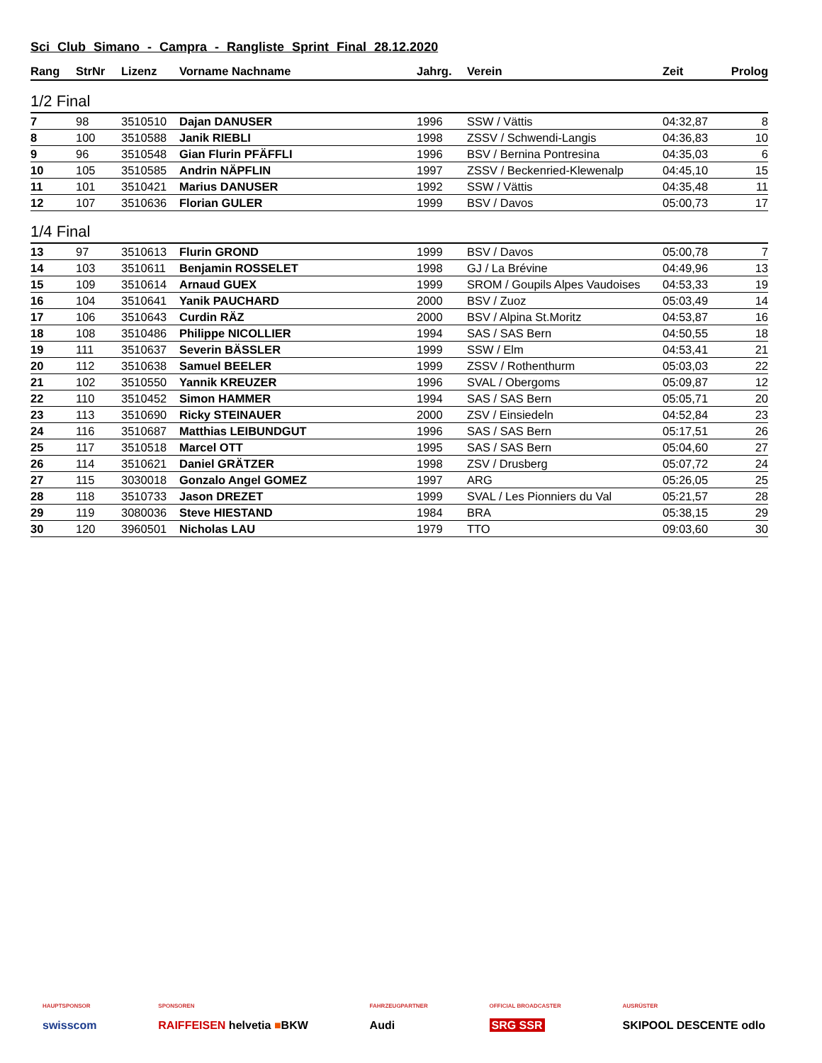Sci Club Simano - Campra - Rangliste Sprint Final 28.12.2020
| Rang | StrNr | Lizenz | Vorname Nachname | Jahrg. | Verein | Zeit | Prolog |
| --- | --- | --- | --- | --- | --- | --- | --- |
| 1/2 Final | | | | | | | |
| 7 | 98 | 3510510 | Dajan DANUSER | 1996 | SSW / Vättis | 04:32,87 | 8 |
| 8 | 100 | 3510588 | Janik RIEBLI | 1998 | ZSSV / Schwendi-Langis | 04:36,83 | 10 |
| 9 | 96 | 3510548 | Gian Flurin PFÄFFLI | 1996 | BSV / Bernina Pontresina | 04:35,03 | 6 |
| 10 | 105 | 3510585 | Andrin NÄPFLIN | 1997 | ZSSV / Beckenried-Klewenalp | 04:45,10 | 15 |
| 11 | 101 | 3510421 | Marius DANUSER | 1992 | SSW / Vättis | 04:35,48 | 11 |
| 12 | 107 | 3510636 | Florian GULER | 1999 | BSV / Davos | 05:00,73 | 17 |
| 1/4 Final | | | | | | | |
| 13 | 97 | 3510613 | Flurin GROND | 1999 | BSV / Davos | 05:00,78 | 7 |
| 14 | 103 | 3510611 | Benjamin ROSSELET | 1998 | GJ / La Brévine | 04:49,96 | 13 |
| 15 | 109 | 3510614 | Arnaud GUEX | 1999 | SROM / Goupils Alpes Vaudoises | 04:53,33 | 19 |
| 16 | 104 | 3510641 | Yanik PAUCHARD | 2000 | BSV / Zuoz | 05:03,49 | 14 |
| 17 | 106 | 3510643 | Curdin RÄZ | 2000 | BSV / Alpina St.Moritz | 04:53,87 | 16 |
| 18 | 108 | 3510486 | Philippe NICOLLIER | 1994 | SAS / SAS Bern | 04:50,55 | 18 |
| 19 | 111 | 3510637 | Severin BÄSSLER | 1999 | SSW / Elm | 04:53,41 | 21 |
| 20 | 112 | 3510638 | Samuel BEELER | 1999 | ZSSV / Rothenthurm | 05:03,03 | 22 |
| 21 | 102 | 3510550 | Yannik KREUZER | 1996 | SVAL / Obergoms | 05:09,87 | 12 |
| 22 | 110 | 3510452 | Simon HAMMER | 1994 | SAS / SAS Bern | 05:05,71 | 20 |
| 23 | 113 | 3510690 | Ricky STEINAUER | 2000 | ZSV / Einsiedeln | 04:52,84 | 23 |
| 24 | 116 | 3510687 | Matthias LEIBUNDGUT | 1996 | SAS / SAS Bern | 05:17,51 | 26 |
| 25 | 117 | 3510518 | Marcel OTT | 1995 | SAS / SAS Bern | 05:04,60 | 27 |
| 26 | 114 | 3510621 | Daniel GRÄTZER | 1998 | ZSV / Drusberg | 05:07,72 | 24 |
| 27 | 115 | 3030018 | Gonzalo Angel GOMEZ | 1997 | ARG | 05:26,05 | 25 |
| 28 | 118 | 3510733 | Jason DREZET | 1999 | SVAL / Les Pionniers du Val | 05:21,57 | 28 |
| 29 | 119 | 3080036 | Steve HIESTAND | 1984 | BRA | 05:38,15 | 29 |
| 30 | 120 | 3960501 | Nicholas LAU | 1979 | TTO | 09:03,60 | 30 |
HAUPTSPONSOR
swisscom
SPONSOREN
RAIFFEISEN helvetia ■BKW
FAHRZEUGPARTNER
Audi
OFFICIAL BROADCASTER
SRG SSR
AUSRÜSTER
SKIPOOL DESCENTE odlo